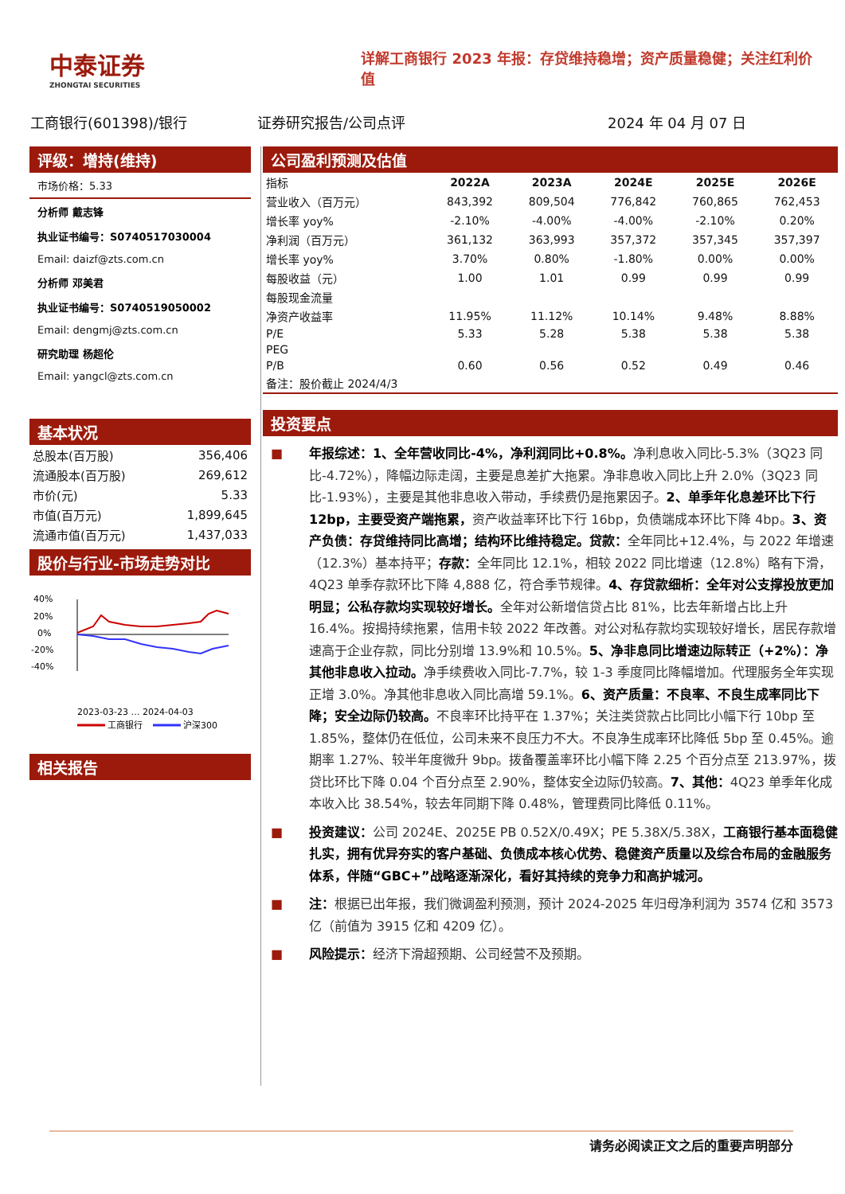中泰证券
ZHONGTAI SECURITIES
详解工商银行 2023 年报：存贷维持稳增；资产质量稳健；关注红利价值
工商银行(601398)/银行 证券研究报告/公司点评 2024 年 04 月 07 日
评级：增持(维持)
市场价格：5.33
分析师 戴志锋
执业证书编号：S0740517030004
Email: daizf@zts.com.cn
分析师 邓美君
执业证书编号：S0740519050002
Email: dengmj@zts.com.cn
研究助理 杨超伦
Email: yangcl@zts.com.cn
基本状况
| 总股本(百万股) | 356,406 |
| 流通股本(百万股) | 269,612 |
| 市价(元) | 5.33 |
| 市值(百万元) | 1,899,645 |
| 流通市值(百万元) | 1,437,033 |
股价与行业-市场走势对比
40%
20%
0%
-20%
-40%
2023-03-23 … 2024-04-03
工商银行
沪深300
相关报告
公司盈利预测及估值
| 指标 | 2022A | 2023A | 2024E | 2025E | 2026E |
| 营业收入（百万元） | 843,392 | 809,504 | 776,842 | 760,865 | 762,453 |
| 增长率 yoy% | -2.10% | -4.00% | -4.00% | -2.10% | 0.20% |
| 净利润（百万元） | 361,132 | 363,993 | 357,372 | 357,345 | 357,397 |
| 增长率 yoy% | 3.70% | 0.80% | -1.80% | 0.00% | 0.00% |
| 每股收益（元） | 1.00 | 1.01 | 0.99 | 0.99 | 0.99 |
| 每股现金流量 | | | | | |
| 净资产收益率 | 11.95% | 11.12% | 10.14% | 9.48% | 8.88% |
| P/E | 5.33 | 5.28 | 5.38 | 5.38 | 5.38 |
| PEG | | | | | |
| P/B | 0.60 | 0.56 | 0.52 | 0.49 | 0.46 |
| 备注：股价截止 2024/4/3 | | | | | |
投资要点
■ 年报综述：1、全年营收同比-4%，净利润同比+0.8%。净利息收入同比-5.3%（3Q23 同比-4.72%），降幅边际走阔，主要是息差扩大拖累。净非息收入同比上升 2.0%（3Q23 同比-1.93%），主要是其他非息收入带动，手续费仍是拖累因子。2、单季年化息差环比下行 12bp，主要受资产端拖累，资产收益率环比下行 16bp，负债端成本环比下降 4bp。3、资产负债：存贷维持同比高增；结构环比维持稳定。贷款：全年同比+12.4%，与 2022 年增速（12.3%）基本持平；存款：全年同比 12.1%，相较 2022 同比增速（12.8%）略有下滑，4Q23 单季存款环比下降 4,888 亿，符合季节规律。4、存贷款细析：全年对公支撑投放更加明显；公私存款均实现较好增长。全年对公新增信贷占比 81%，比去年新增占比上升 16.4%。按揭持续拖累，信用卡较 2022 年改善。对公对私存款均实现较好增长，居民存款增速高于企业存款，同比分别增 13.9%和 10.5%。5、净非息同比增速边际转正（+2%）：净其他非息收入拉动。净手续费收入同比-7.7%，较 1-3 季度同比降幅增加。代理服务全年实现正增 3.0%。净其他非息收入同比高增 59.1%。6、资产质量：不良率、不良生成率同比下降；安全边际仍较高。不良率环比持平在 1.37%；关注类贷款占比同比小幅下行 10bp 至 1.85%，整体仍在低位，公司未来不良压力不大。不良净生成率环比降低 5bp 至 0.45%。逾期率 1.27%、较半年度微升 9bp。拨备覆盖率环比小幅下降 2.25 个百分点至 213.97%，拨贷比环比下降 0.04 个百分点至 2.90%，整体安全边际仍较高。7、其他：4Q23 单季年化成本收入比 38.54%，较去年同期下降 0.48%，管理费同比降低 0.11%。
■ 投资建议：公司 2024E、2025E PB 0.52X/0.49X；PE 5.38X/5.38X，工商银行基本面稳健扎实，拥有优异夯实的客户基础、负债成本核心优势、稳健资产质量以及综合布局的金融服务体系，伴随“GBC+”战略逐渐深化，看好其持续的竞争力和高护城河。
■ 注：根据已出年报，我们微调盈利预测，预计 2024-2025 年归母净利润为 3574 亿和 3573 亿（前值为 3915 亿和 4209 亿）。
■ 风险提示：经济下滑超预期、公司经营不及预期。
请务必阅读正文之后的重要声明部分